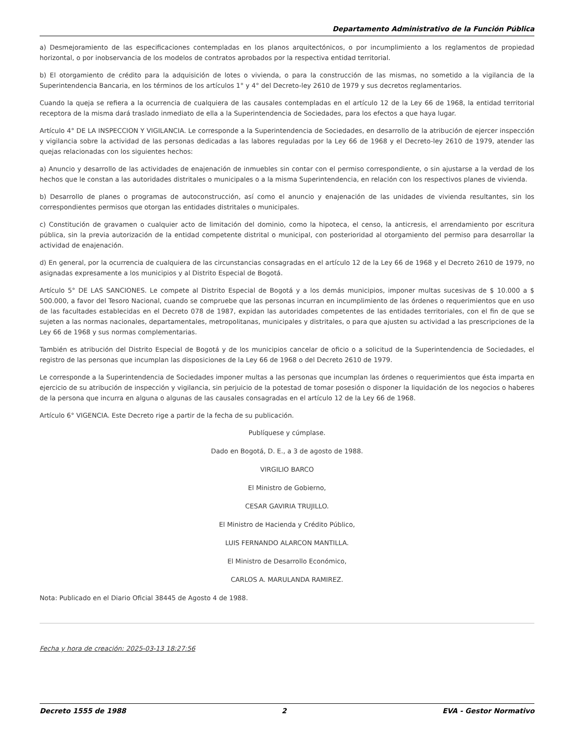Departamento Administrativo de la Función Pública
a) Desmejoramiento de las especificaciones contempladas en los planos arquitectónicos, o por incumplimiento a los reglamentos de propiedad horizontal, o por inobservancia de los modelos de contratos aprobados por la respectiva entidad territorial.
b) El otorgamiento de crédito para la adquisición de lotes o vivienda, o para la construcción de las mismas, no sometido a la vigilancia de la Superintendencia Bancaria, en los términos de los artículos 1° y 4° del Decreto-ley 2610 de 1979 y sus decretos reglamentarios.
Cuando la queja se refiera a la ocurrencia de cualquiera de las causales contempladas en el artículo 12 de la Ley 66 de 1968, la entidad territorial receptora de la misma dará traslado inmediato de ella a la Superintendencia de Sociedades, para los efectos a que haya lugar.
Artículo 4° DE LA INSPECCION Y VIGILANCIA. Le corresponde a la Superintendencia de Sociedades, en desarrollo de la atribución de ejercer inspección y vigilancia sobre la actividad de las personas dedicadas a las labores reguladas por la Ley 66 de 1968 y el Decreto-ley 2610 de 1979, atender las quejas relacionadas con los siguientes hechos:
a) Anuncio y desarrollo de las actividades de enajenación de inmuebles sin contar con el permiso correspondiente, o sin ajustarse a la verdad de los hechos que le constan a las autoridades distritales o municipales o a la misma Superintendencia, en relación con los respectivos planes de vivienda.
b) Desarrollo de planes o programas de autoconstrucción, así como el anuncio y enajenación de las unidades de vivienda resultantes, sin los correspondientes permisos que otorgan las entidades distritales o municipales.
c) Constitución de gravamen o cualquier acto de limitación del dominio, como la hipoteca, el censo, la anticresis, el arrendamiento por escritura pública, sin la previa autorización de la entidad competente distrital o municipal, con posterioridad al otorgamiento del permiso para desarrollar la actividad de enajenación.
d) En general, por la ocurrencia de cualquiera de las circunstancias consagradas en el artículo 12 de la Ley 66 de 1968 y el Decreto 2610 de 1979, no asignadas expresamente a los municipios y al Distrito Especial de Bogotá.
Artículo 5° DE LAS SANCIONES. Le compete al Distrito Especial de Bogotá y a los demás municipios, imponer multas sucesivas de $ 10.000 a $ 500.000, a favor del Tesoro Nacional, cuando se compruebe que las personas incurran en incumplimiento de las órdenes o requerimientos que en uso de las facultades establecidas en el Decreto 078 de 1987, expidan las autoridades competentes de las entidades territoriales, con el fin de que se sujeten a las normas nacionales, departamentales, metropolitanas, municipales y distritales, o para que ajusten su actividad a las prescripciones de la Ley 66 de 1968 y sus normas complementarias.
También es atribución del Distrito Especial de Bogotá y de los municipios cancelar de oficio o a solicitud de la Superintendencia de Sociedades, el registro de las personas que incumplan las disposiciones de la Ley 66 de 1968 o del Decreto 2610 de 1979.
Le corresponde a la Superintendencia de Sociedades imponer multas a las personas que incumplan las órdenes o requerimientos que ésta imparta en ejercicio de su atribución de inspección y vigilancia, sin perjuicio de la potestad de tomar posesión o disponer la liquidación de los negocios o haberes de la persona que incurra en alguna o algunas de las causales consagradas en el artículo 12 de la Ley 66 de 1968.
Artículo 6° VIGENCIA. Este Decreto rige a partir de la fecha de su publicación.
Publíquese y cúmplase.
Dado en Bogotá, D. E., a 3 de agosto de 1988.
VIRGILIO BARCO
El Ministro de Gobierno,
CESAR GAVIRIA TRUJILLO.
El Ministro de Hacienda y Crédito Público,
LUIS FERNANDO ALARCON MANTILLA.
El Ministro de Desarrollo Económico,
CARLOS A. MARULANDA RAMIREZ.
Nota: Publicado en el Diario Oficial 38445 de Agosto 4 de 1988.
Fecha y hora de creación: 2025-03-13 18:27:56
Decreto 1555 de 1988 2 EVA - Gestor Normativo